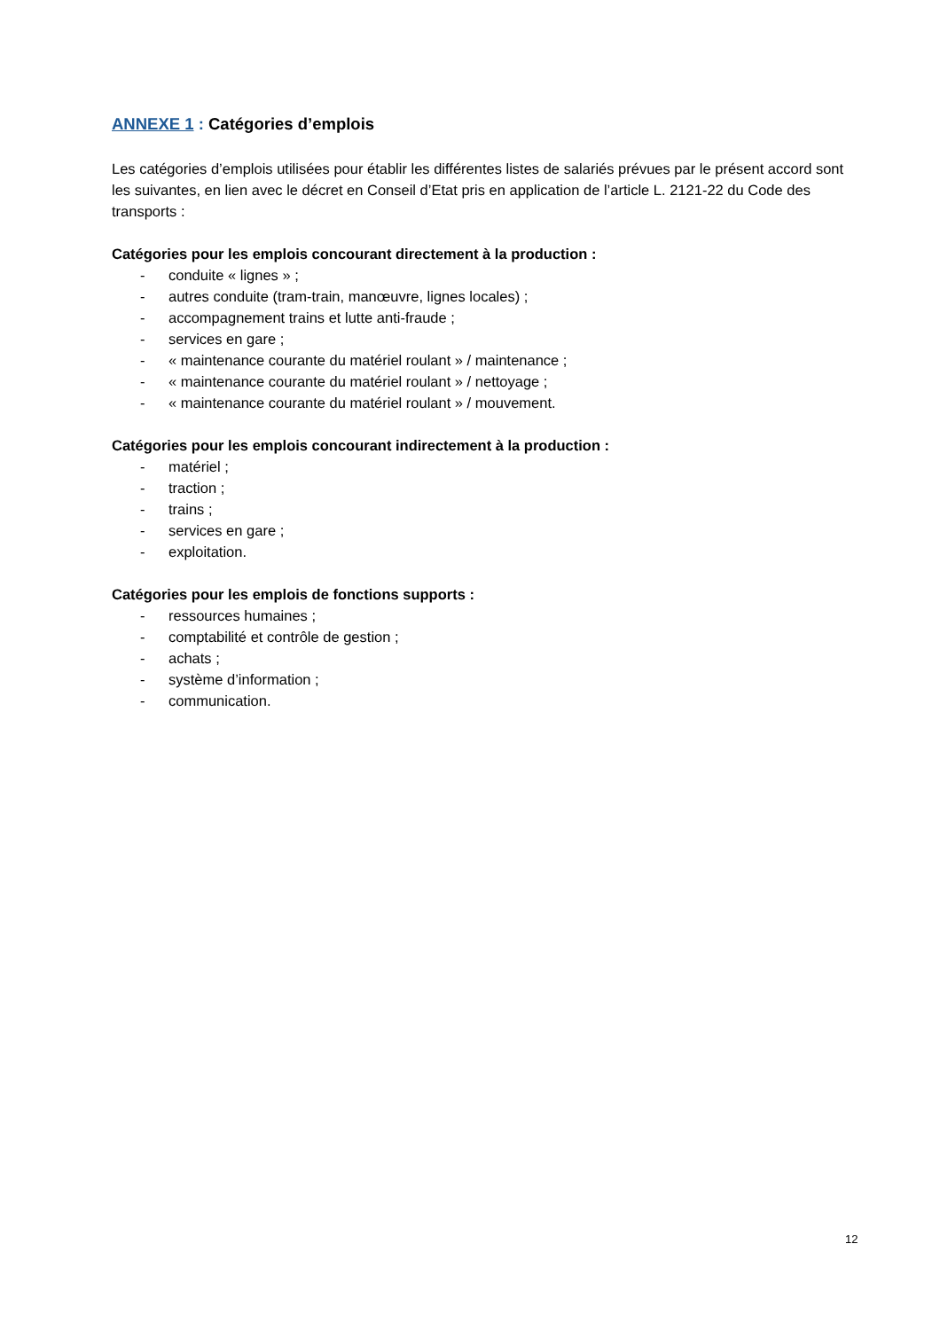ANNEXE 1 : Catégories d’emplois
Les catégories d’emplois utilisées pour établir les différentes listes de salariés prévues par le présent accord sont les suivantes, en lien avec le décret en Conseil d’Etat pris en application de l’article L. 2121-22 du Code des transports :
Catégories pour les emplois concourant directement à la production :
- conduite « lignes » ;
- autres conduite (tram-train, manœuvre, lignes locales) ;
- accompagnement trains et lutte anti-fraude ;
- services en gare ;
- « maintenance courante du matériel roulant » / maintenance ;
- « maintenance courante du matériel roulant » / nettoyage ;
- « maintenance courante du matériel roulant » / mouvement.
Catégories pour les emplois concourant indirectement à la production :
- matériel ;
- traction ;
- trains ;
- services en gare ;
- exploitation.
Catégories pour les emplois de fonctions supports :
- ressources humaines ;
- comptabilité et contrôle de gestion ;
- achats ;
- système d’information ;
- communication.
12